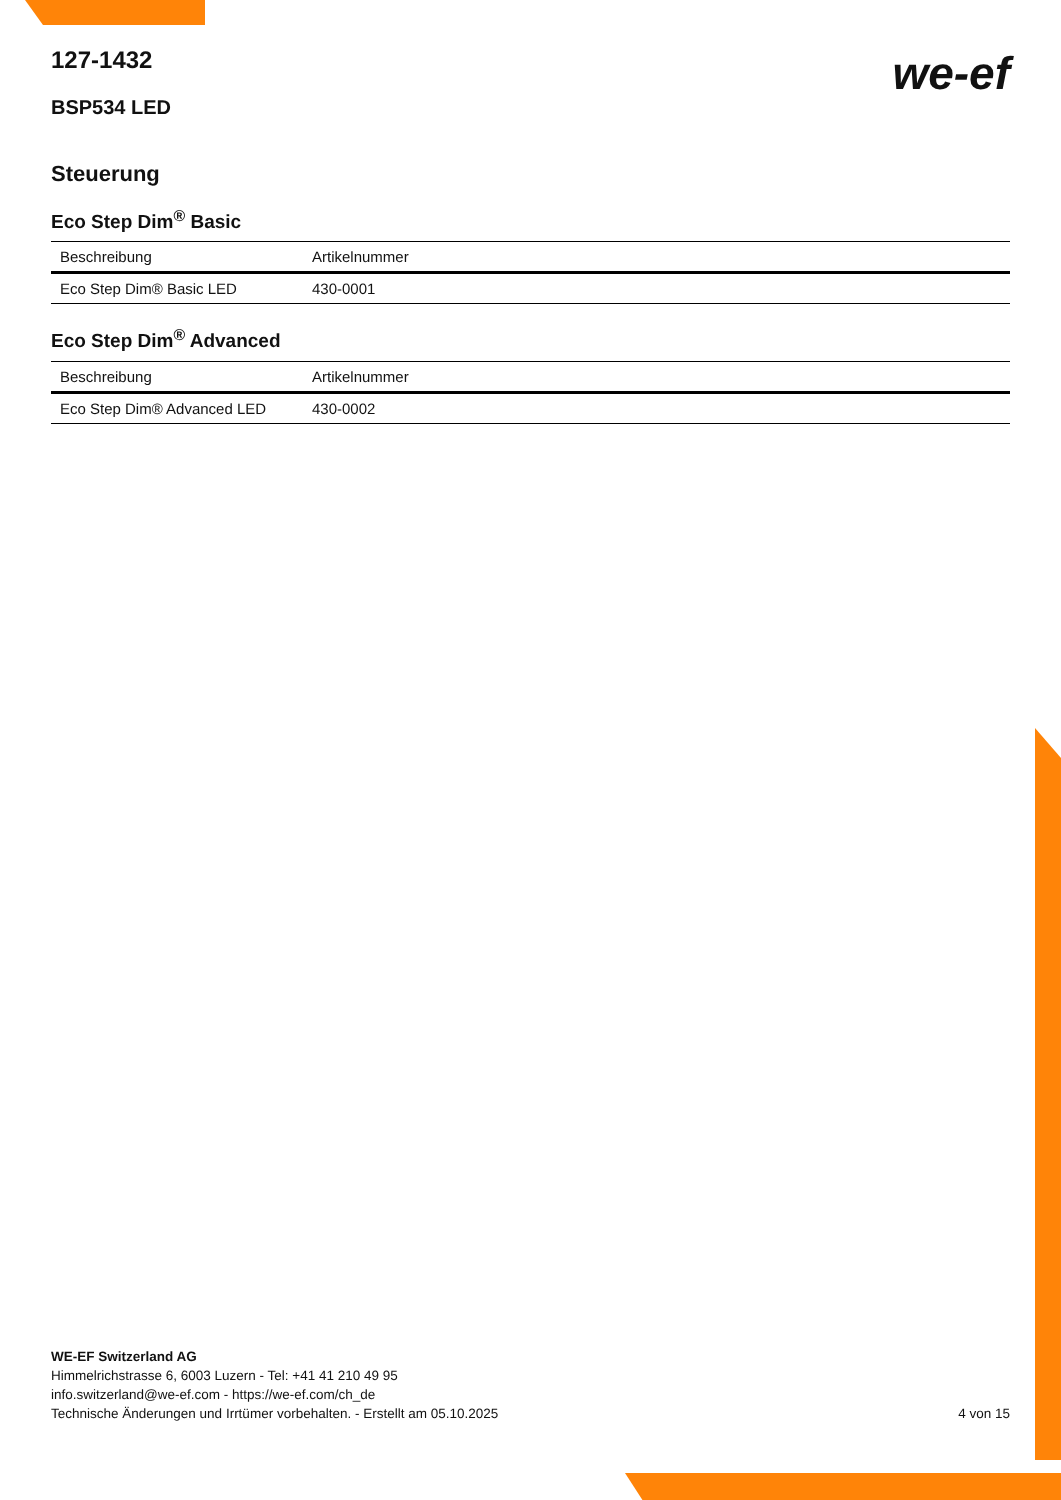we-ef
127-1432
BSP534 LED
Steuerung
Eco Step Dim<sup>®</sup> Basic
| Beschreibung | Artikelnummer |
| --- | --- |
| Eco Step Dim® Basic LED | 430-0001 |
Eco Step Dim<sup>®</sup> Advanced
| Beschreibung | Artikelnummer |
| --- | --- |
| Eco Step Dim® Advanced LED | 430-0002 |
WE-EF Switzerland AG
Himmelrichstrasse 6, 6003 Luzern - Tel: +41 41 210 49 95
info.switzerland@we-ef.com - https://we-ef.com/ch_de
Technische Änderungen und Irrtümer vorbehalten. - Erstellt am 05.10.2025
4 von 15